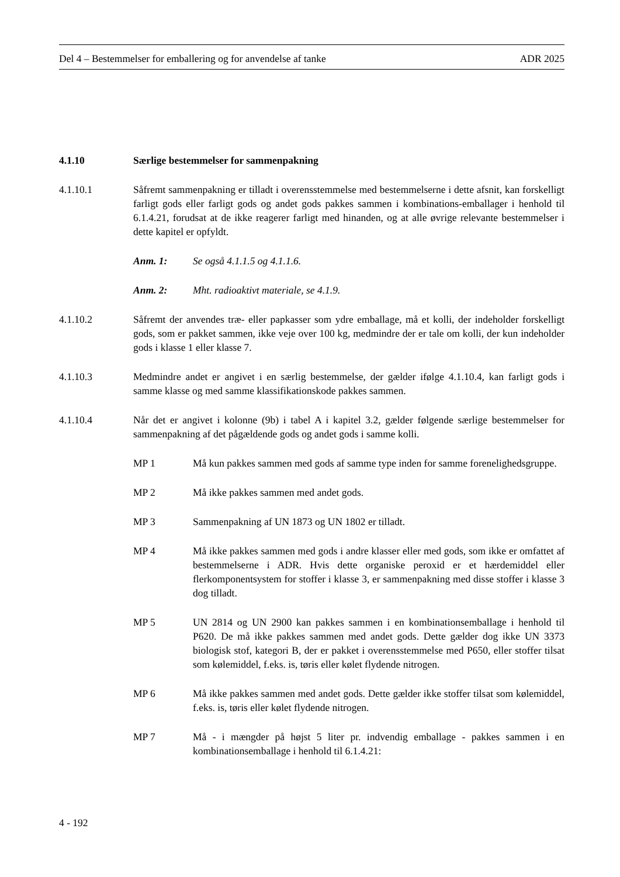Del 4 – Bestemmelser for emballering og for anvendelse af tanke ADR 2025
4.1.10 Særlige bestemmelser for sammenpakning
4.1.10.1 Såfremt sammenpakning er tilladt i overensstemmelse med bestemmelserne i dette afsnit, kan forskelligt farligt gods eller farligt gods og andet gods pakkes sammen i kombinations-emballager i henhold til 6.1.4.21, forudsat at de ikke reagerer farligt med hinanden, og at alle øvrige relevante bestemmelser i dette kapitel er opfyldt.
Anm. 1: Se også 4.1.1.5 og 4.1.1.6.
Anm. 2: Mht. radioaktivt materiale, se 4.1.9.
4.1.10.2 Såfremt der anvendes træ- eller papkasser som ydre emballage, må et kolli, der indeholder forskelligt gods, som er pakket sammen, ikke veje over 100 kg, medmindre der er tale om kolli, der kun indeholder gods i klasse 1 eller klasse 7.
4.1.10.3 Medmindre andet er angivet i en særlig bestemmelse, der gælder ifølge 4.1.10.4, kan farligt gods i samme klasse og med samme klassifikationskode pakkes sammen.
4.1.10.4 Når det er angivet i kolonne (9b) i tabel A i kapitel 3.2, gælder følgende særlige bestemmelser for sammenpakning af det pågældende gods og andet gods i samme kolli.
MP 1 Må kun pakkes sammen med gods af samme type inden for samme foreneligheds­gruppe.
MP 2 Må ikke pakkes sammen med andet gods.
MP 3 Sammenpakning af UN 1873 og UN 1802 er tilladt.
MP 4 Må ikke pakkes sammen med gods i andre klasser eller med gods, som ikke er omfattet af bestemmelserne i ADR. Hvis dette organiske peroxid er et hærdemiddel eller flerkomponentsystem for stoffer i klasse 3, er sammenpakning med disse stoffer i klasse 3 dog tilladt.
MP 5 UN 2814 og UN 2900 kan pakkes sammen i en kombinationsemballage i henhold til P620. De må ikke pakkes sammen med andet gods. Dette gælder dog ikke UN 3373 biologisk stof, kategori B, der er pakket i overensstemmelse med P650, eller stoffer tilsat som kølemiddel, f.eks. is, tøris eller kølet flydende nitrogen.
MP 6 Må ikke pakkes sammen med andet gods. Dette gælder ikke stoffer tilsat som kølemiddel, f.eks. is, tøris eller kølet flydende nitrogen.
MP 7 Må - i mængder på højst 5 liter pr. indvendig emballage - pakkes sammen i en kombinationsemballage i henhold til 6.1.4.21:
4 - 192